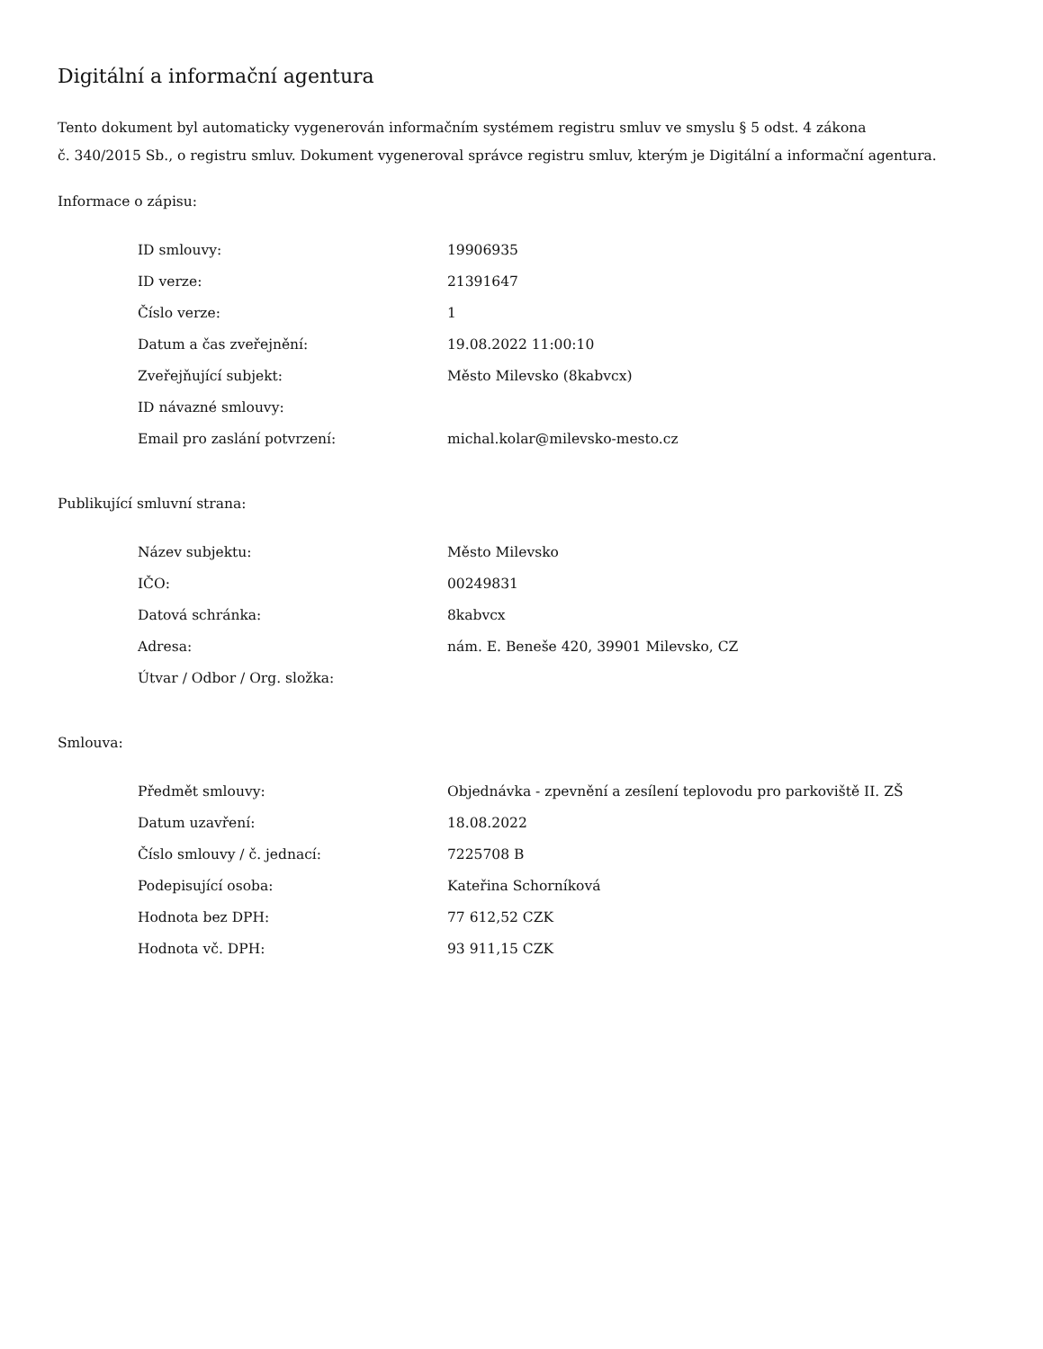Digitální a informační agentura
Tento dokument byl automaticky vygenerován informačním systémem registru smluv ve smyslu § 5 odst. 4 zákona
č. 340/2015 Sb., o registru smluv. Dokument vygeneroval správce registru smluv, kterým je Digitální a informační agentura.
Informace o zápisu:
| ID smlouvy: | 19906935 |
| ID verze: | 21391647 |
| Číslo verze: | 1 |
| Datum a čas zveřejnění: | 19.08.2022 11:00:10 |
| Zveřejňující subjekt: | Město Milevsko (8kabvcx) |
| ID návazné smlouvy: | |
| Email pro zaslání potvrzení: | michal.kolar@milevsko-mesto.cz |
Publikující smluvní strana:
| Název subjektu: | Město Milevsko |
| IČO: | 00249831 |
| Datová schránka: | 8kabvcx |
| Adresa: | nám. E. Beneše 420, 39901 Milevsko, CZ |
| Útvar / Odbor / Org. složka: | |
Smlouva:
| Předmět smlouvy: | Objednávka - zpevnění a zesílení teplovodu pro parkoviště II. ZŠ |
| Datum uzavření: | 18.08.2022 |
| Číslo smlouvy / č. jednací: | 7225708 B |
| Podepisující osoba: | Kateřina Schorníková |
| Hodnota bez DPH: | 77 612,52 CZK |
| Hodnota vč. DPH: | 93 911,15 CZK |